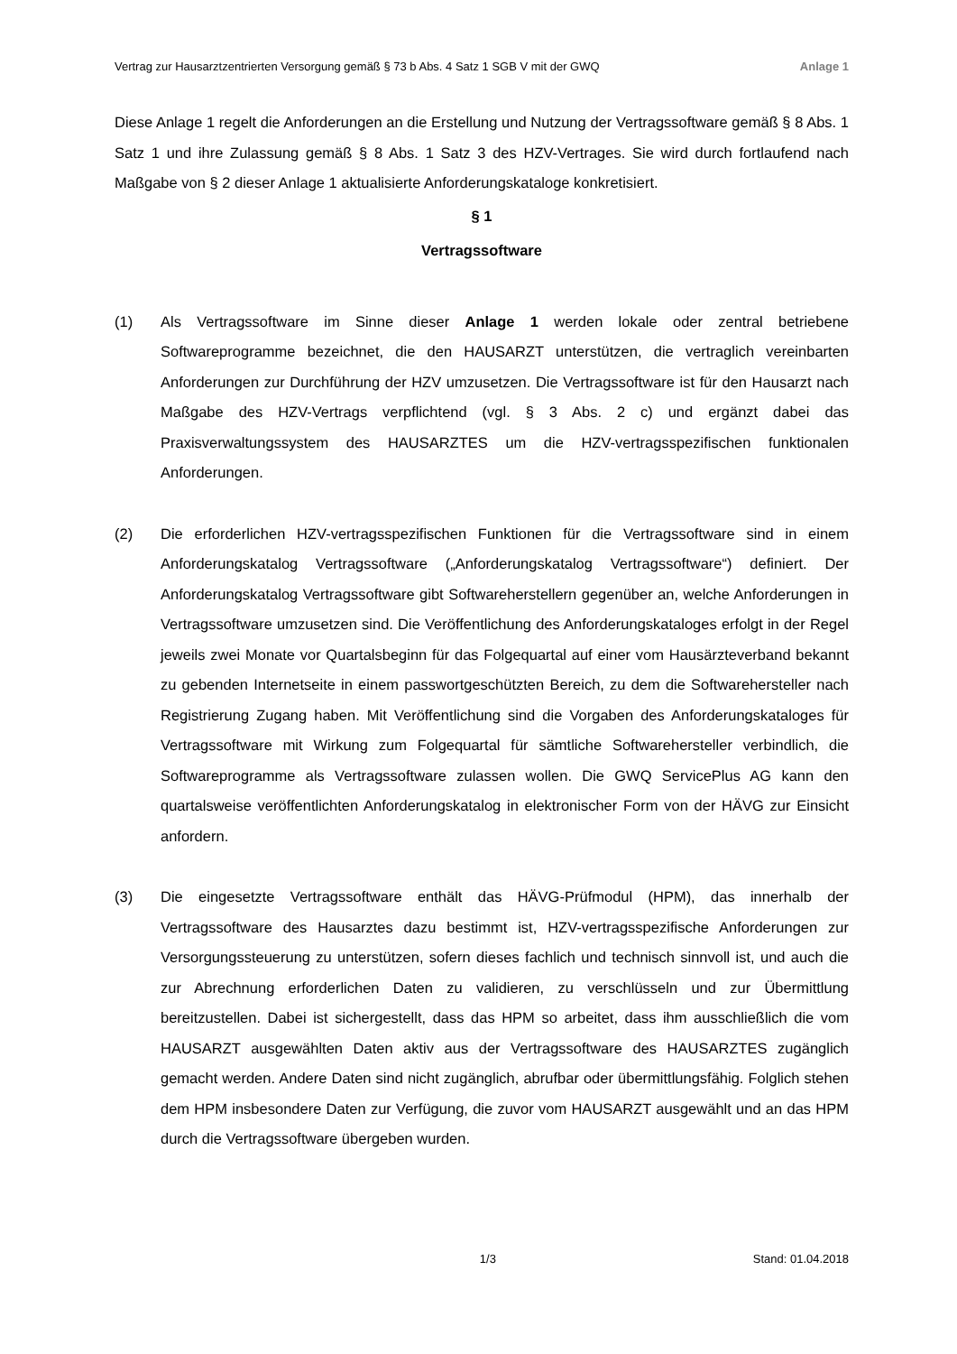Vertrag zur Hausarztzentrierten Versorgung gemäß § 73 b Abs. 4 Satz 1 SGB V mit der GWQ Anlage 1
Diese Anlage 1 regelt die Anforderungen an die Erstellung und Nutzung der Vertragssoftware gemäß § 8 Abs. 1 Satz 1 und ihre Zulassung gemäß § 8 Abs. 1 Satz 3 des HZV-Vertrages. Sie wird durch fortlaufend nach Maßgabe von § 2 dieser Anlage 1 aktualisierte Anforderungskataloge konkretisiert.
§ 1
Vertragssoftware
(1) Als Vertragssoftware im Sinne dieser Anlage 1 werden lokale oder zentral betriebene Softwareprogramme bezeichnet, die den HAUSARZT unterstützen, die vertraglich vereinbarten Anforderungen zur Durchführung der HZV umzusetzen. Die Vertragssoftware ist für den Hausarzt nach Maßgabe des HZV-Vertrags verpflichtend (vgl. § 3 Abs. 2 c) und ergänzt dabei das Praxisverwaltungssystem des HAUSARZTES um die HZV-vertragsspezifischen funktionalen Anforderungen.
(2) Die erforderlichen HZV-vertragsspezifischen Funktionen für die Vertragssoftware sind in einem Anforderungskatalog Vertragssoftware („Anforderungskatalog Vertragssoftware“) definiert. Der Anforderungskatalog Vertragssoftware gibt Softwareherstellern gegenüber an, welche Anforderungen in Vertragssoftware umzusetzen sind. Die Veröffentlichung des Anforderungskataloges erfolgt in der Regel jeweils zwei Monate vor Quartalsbeginn für das Folgequartal auf einer vom Hausärzteverband bekannt zu gebenden Internetseite in einem passwortgeschützten Bereich, zu dem die Softwarehersteller nach Registrierung Zugang haben. Mit Veröffentlichung sind die Vorgaben des Anforderungskataloges für Vertragssoftware mit Wirkung zum Folgequartal für sämtliche Softwarehersteller verbindlich, die Softwareprogramme als Vertragssoftware zulassen wollen. Die GWQ ServicePlus AG kann den quartalsweise veröffentlichten Anforderungskatalog in elektronischer Form von der HÄVG zur Einsicht anfordern.
(3) Die eingesetzte Vertragssoftware enthält das HÄVG-Prüfmodul (HPM), das innerhalb der Vertragssoftware des Hausarztes dazu bestimmt ist, HZV-vertragsspezifische Anforderungen zur Versorgungssteuerung zu unterstützen, sofern dieses fachlich und technisch sinnvoll ist, und auch die zur Abrechnung erforderlichen Daten zu validieren, zu verschlüsseln und zur Übermittlung bereitzustellen. Dabei ist sichergestellt, dass das HPM so arbeitet, dass ihm ausschließlich die vom HAUSARZT ausgewählten Daten aktiv aus der Vertragssoftware des HAUSARZTES zugänglich gemacht werden. Andere Daten sind nicht zugänglich, abrufbar oder übermittlungsfähig. Folglich stehen dem HPM insbesondere Daten zur Verfügung, die zuvor vom HAUSARZT ausgewählt und an das HPM durch die Vertragssoftware übergeben wurden.
1/3 Stand: 01.04.2018